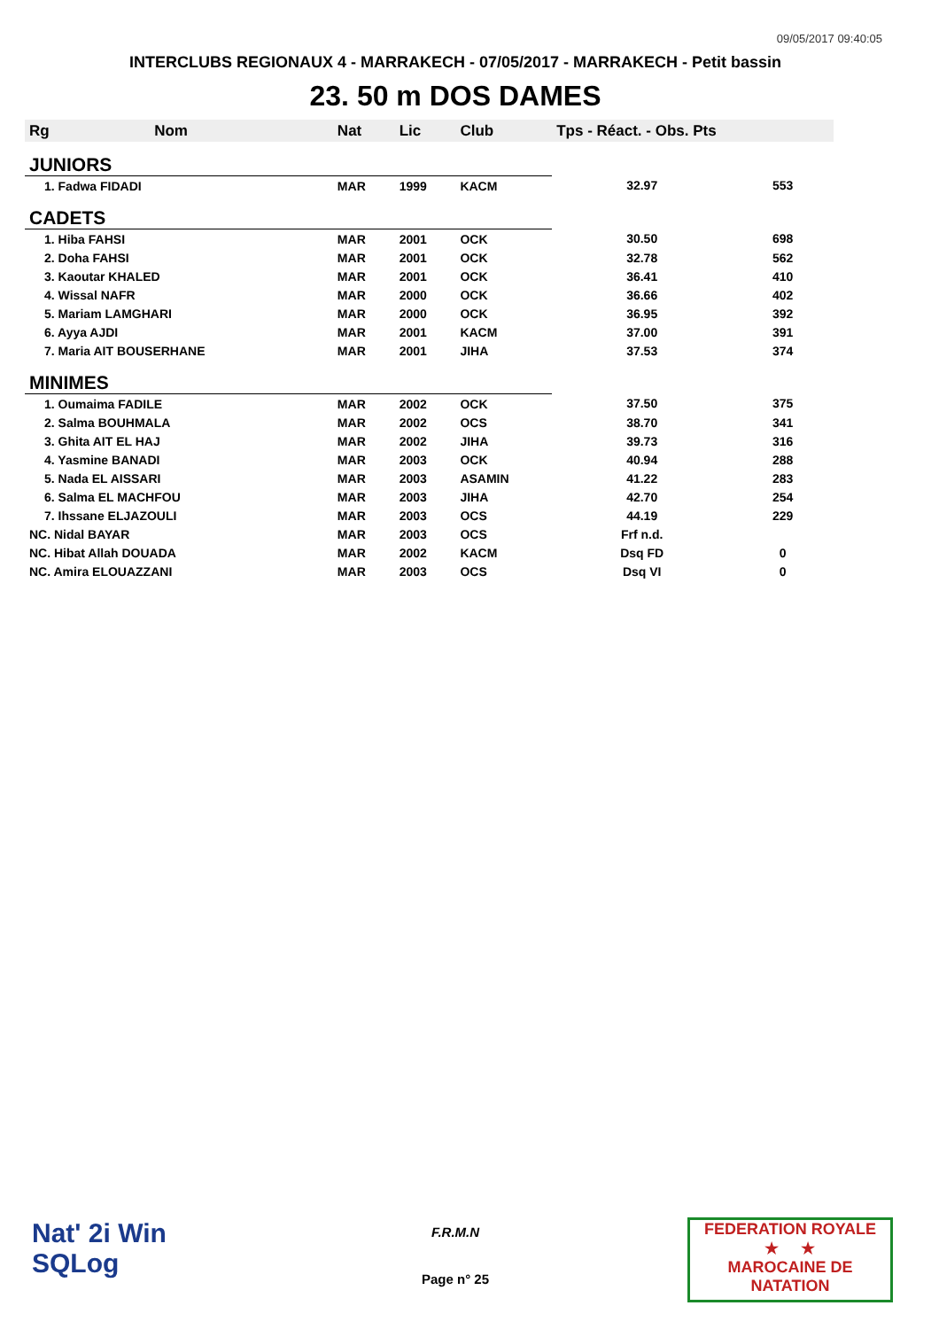09/05/2017 09:40:05
INTERCLUBS REGIONAUX 4 - MARRAKECH - 07/05/2017 - MARRAKECH - Petit bassin
23. 50 m DOS DAMES
| Rg | Nom | Nat | Lic | Club | Tps - Réact. - Obs. Pts | |
| --- | --- | --- | --- | --- | --- | --- |
| JUNIORS | | | | | | |
| 1. Fadwa FIDADI | | MAR | 1999 | KACM | 32.97 | 553 |
| CADETS | | | | | | |
| 1. Hiba FAHSI | | MAR | 2001 | OCK | 30.50 | 698 |
| 2. Doha FAHSI | | MAR | 2001 | OCK | 32.78 | 562 |
| 3. Kaoutar KHALED | | MAR | 2001 | OCK | 36.41 | 410 |
| 4. Wissal NAFR | | MAR | 2000 | OCK | 36.66 | 402 |
| 5. Mariam LAMGHARI | | MAR | 2000 | OCK | 36.95 | 392 |
| 6. Ayya AJDI | | MAR | 2001 | KACM | 37.00 | 391 |
| 7. Maria AIT BOUSERHANE | | MAR | 2001 | JIHA | 37.53 | 374 |
| MINIMES | | | | | | |
| 1. Oumaima FADILE | | MAR | 2002 | OCK | 37.50 | 375 |
| 2. Salma BOUHMALA | | MAR | 2002 | OCS | 38.70 | 341 |
| 3. Ghita AIT EL HAJ | | MAR | 2002 | JIHA | 39.73 | 316 |
| 4. Yasmine BANADI | | MAR | 2003 | OCK | 40.94 | 288 |
| 5. Nada EL AISSARI | | MAR | 2003 | ASAMIN | 41.22 | 283 |
| 6. Salma EL MACHFOU | | MAR | 2003 | JIHA | 42.70 | 254 |
| 7. Ihssane ELJAZOULI | | MAR | 2003 | OCS | 44.19 | 229 |
| NC. Nidal BAYAR | | MAR | 2003 | OCS | Frf n.d. | |
| NC. Hibat Allah DOUADA | | MAR | 2002 | KACM | Dsq FD | 0 |
| NC. Amira ELOUAZZANI | | MAR | 2003 | OCS | Dsq VI | 0 |
Nat' 2i Win
SQLog
F.R.M.N
Page n° 25
FEDERATION ROYALE
★ ★
MAROCAINE DE NATATION